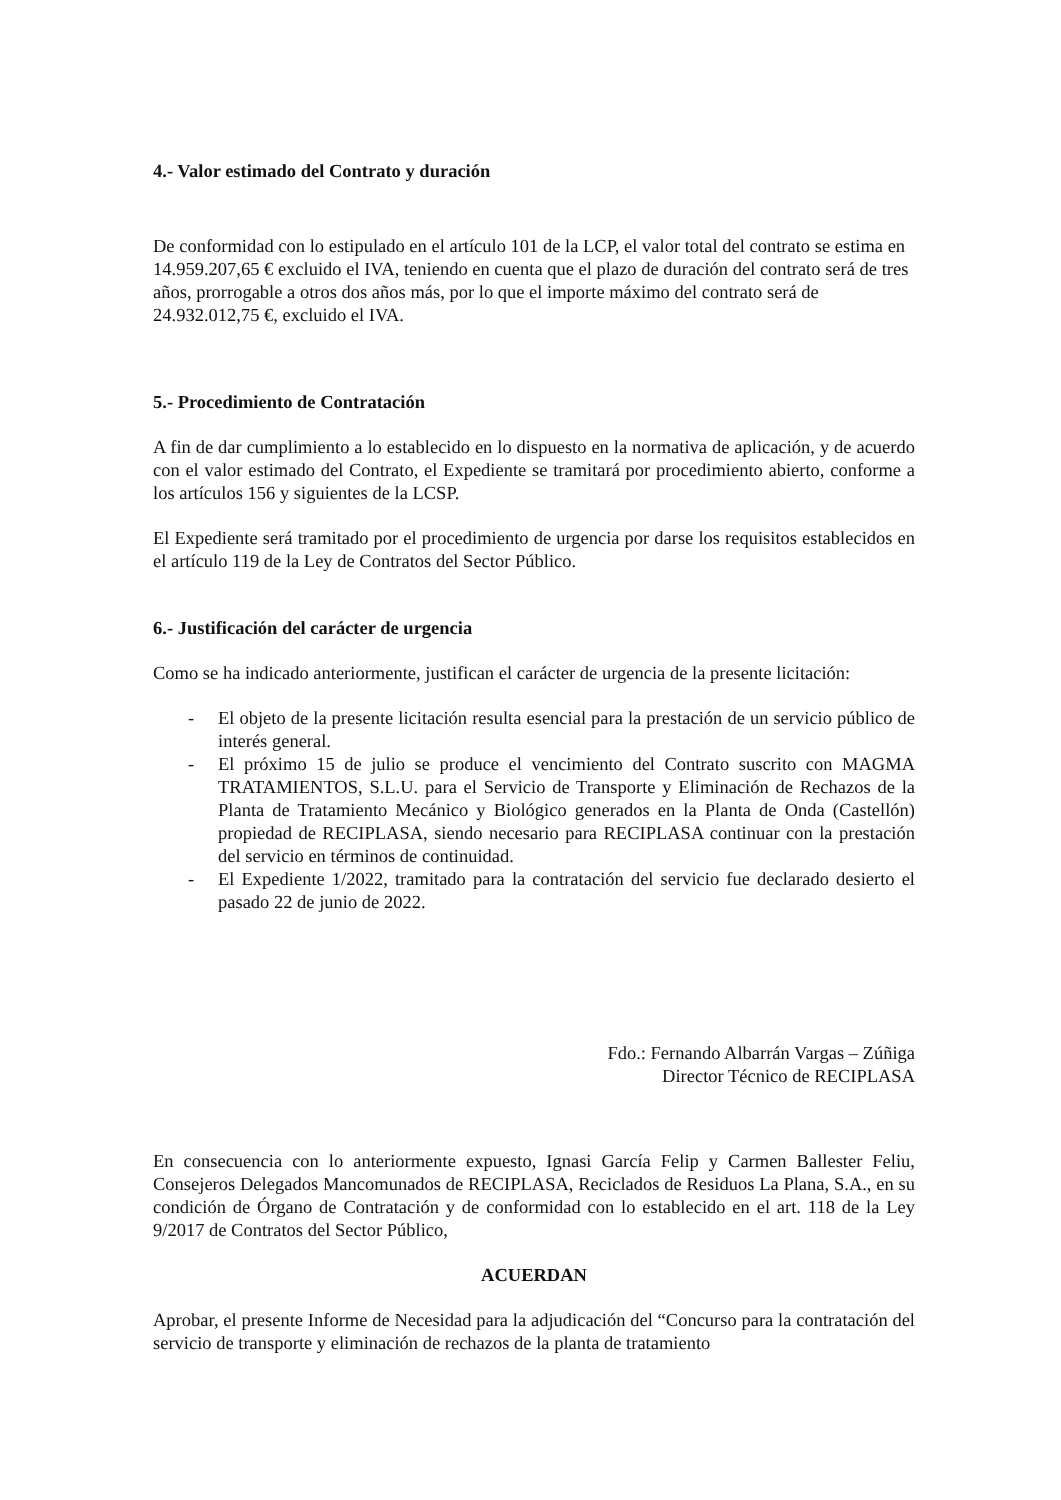4.- Valor estimado del Contrato y duración
De conformidad con lo estipulado en el artículo 101 de la LCP, el valor total del contrato se estima en 14.959.207,65 € excluido el IVA, teniendo en cuenta que el plazo de duración del contrato será de tres años, prorrogable a otros dos años más, por lo que el importe máximo del contrato será de 24.932.012,75 €, excluido el IVA.
5.- Procedimiento de Contratación
A fin de dar cumplimiento a lo establecido en lo dispuesto en la normativa de aplicación, y de acuerdo con el valor estimado del Contrato, el Expediente se tramitará por procedimiento abierto, conforme a los artículos 156 y siguientes de la LCSP.
El Expediente será tramitado por el procedimiento de urgencia por darse los requisitos establecidos en el artículo 119 de la Ley de Contratos del Sector Público.
6.- Justificación del carácter de urgencia
Como se ha indicado anteriormente, justifican el carácter de urgencia de la presente licitación:
- El objeto de la presente licitación resulta esencial para la prestación de un servicio público de interés general.
- El próximo 15 de julio se produce el vencimiento del Contrato suscrito con MAGMA TRATAMIENTOS, S.L.U. para el Servicio de Transporte y Eliminación de Rechazos de la Planta de Tratamiento Mecánico y Biológico generados en la Planta de Onda (Castellón) propiedad de RECIPLASA, siendo necesario para RECIPLASA continuar con la prestación del servicio en términos de continuidad.
- El Expediente 1/2022, tramitado para la contratación del servicio fue declarado desierto el pasado 22 de junio de 2022.
Fdo.: Fernando Albarrán Vargas – Zúñiga
Director Técnico de RECIPLASA
En consecuencia con lo anteriormente expuesto, Ignasi García Felip y Carmen Ballester Feliu, Consejeros Delegados Mancomunados de RECIPLASA, Reciclados de Residuos La Plana, S.A., en su condición de Órgano de Contratación y de conformidad con lo establecido en el art. 118 de la Ley 9/2017 de Contratos del Sector Público,
ACUERDAN
Aprobar, el presente Informe de Necesidad para la adjudicación del “Concurso para la contratación del servicio de transporte y eliminación de rechazos de la planta de tratamiento